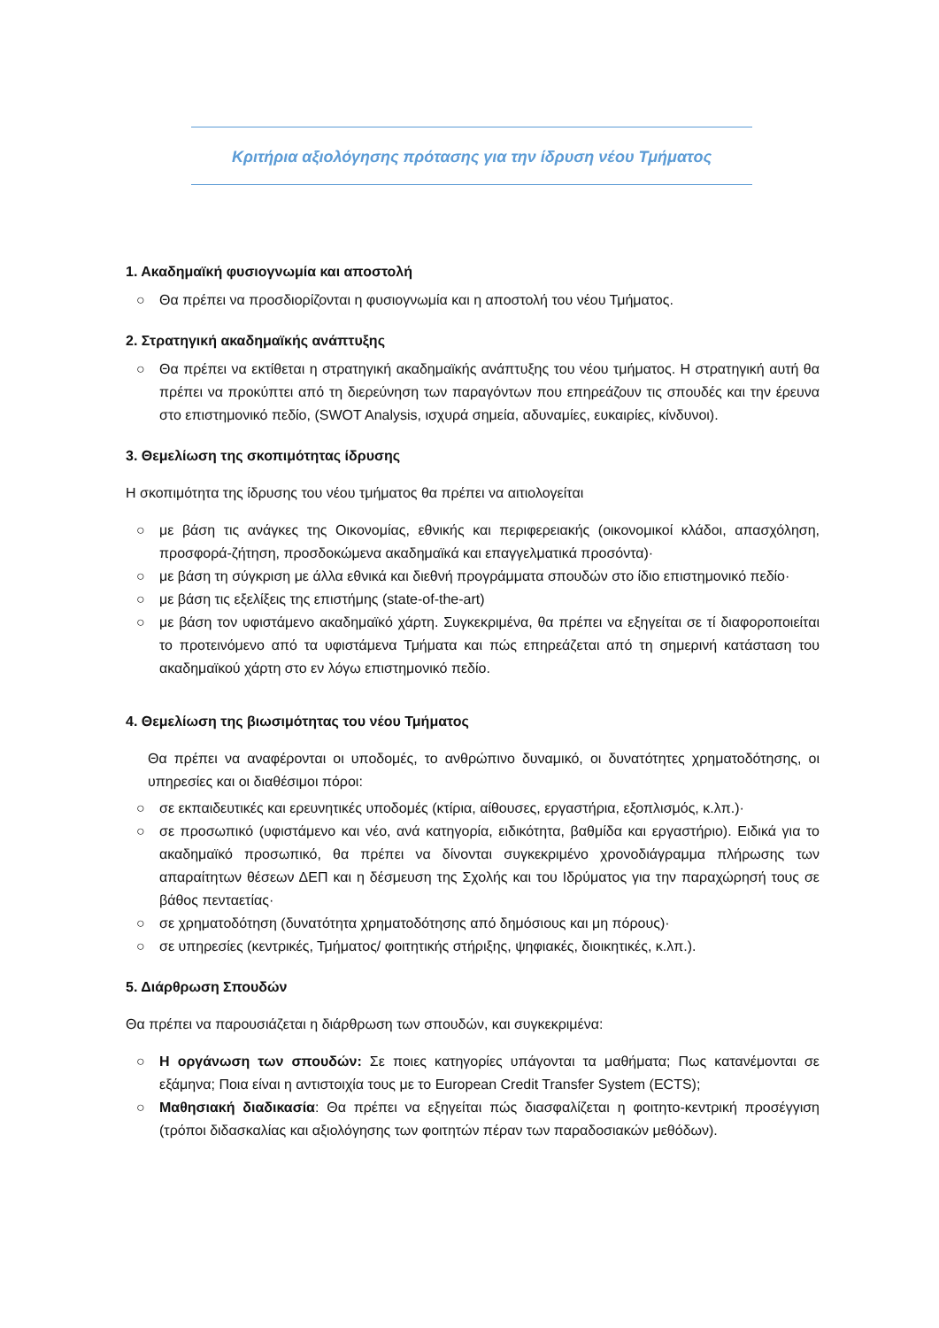Κριτήρια αξιολόγησης πρότασης για την ίδρυση νέου Τμήματος
1. Ακαδημαϊκή φυσιογνωμία και αποστολή
○ Θα πρέπει να προσδιορίζονται η φυσιογνωμία και η αποστολή του νέου Τμήματος.
2. Στρατηγική ακαδημαϊκής ανάπτυξης
○ Θα πρέπει να εκτίθεται η στρατηγική ακαδημαϊκής ανάπτυξης του νέου τμήματος. Η στρατηγική αυτή θα πρέπει να προκύπτει από τη διερεύνηση των παραγόντων που επηρεάζουν τις σπουδές και την έρευνα στο επιστημονικό πεδίο, (SWOT Analysis, ισχυρά σημεία, αδυναμίες, ευκαιρίες, κίνδυνοι).
3. Θεμελίωση της σκοπιμότητας ίδρυσης
Η σκοπιμότητα της ίδρυσης του νέου τμήματος θα πρέπει να αιτιολογείται
○ με βάση τις ανάγκες της Οικονομίας, εθνικής και περιφερειακής (οικονομικοί κλάδοι, απασχόληση, προσφορά-ζήτηση, προσδοκώμενα ακαδημαϊκά και επαγγελματικά προσόντα)·
○ με βάση τη σύγκριση με άλλα εθνικά και διεθνή προγράμματα σπουδών στο ίδιο επιστημονικό πεδίο·
○ με βάση τις εξελίξεις της επιστήμης (state-of-the-art)
○ με βάση τον υφιστάμενο ακαδημαϊκό χάρτη. Συγκεκριμένα, θα πρέπει να εξηγείται σε τί διαφοροποιείται το προτεινόμενο από τα υφιστάμενα Τμήματα και πώς επηρεάζεται από τη σημερινή κατάσταση του ακαδημαϊκού χάρτη στο εν λόγω επιστημονικό πεδίο.
4. Θεμελίωση της βιωσιμότητας του νέου Τμήματος
Θα πρέπει να αναφέρονται οι υποδομές, το ανθρώπινο δυναμικό, οι δυνατότητες χρηματοδότησης, οι υπηρεσίες και οι διαθέσιμοι πόροι:
○ σε εκπαιδευτικές και ερευνητικές υποδομές (κτίρια, αίθουσες, εργαστήρια, εξοπλισμός, κ.λπ.)·
○ σε προσωπικό (υφιστάμενο και νέο, ανά κατηγορία, ειδικότητα, βαθμίδα και εργαστήριο). Ειδικά για το ακαδημαϊκό προσωπικό, θα πρέπει να δίνονται συγκεκριμένο χρονοδιάγραμμα πλήρωσης των απαραίτητων θέσεων ΔΕΠ και η δέσμευση της Σχολής και του Ιδρύματος για την παραχώρησή τους σε βάθος πενταετίας·
○ σε χρηματοδότηση (δυνατότητα χρηματοδότησης από δημόσιους και μη πόρους)·
○ σε υπηρεσίες (κεντρικές, Τμήματος/ φοιτητικής στήριξης, ψηφιακές, διοικητικές, κ.λπ.).
5. Διάρθρωση Σπουδών
Θα πρέπει να παρουσιάζεται η διάρθρωση των σπουδών, και συγκεκριμένα:
○ Η οργάνωση των σπουδών: Σε ποιες κατηγορίες υπάγονται τα μαθήματα; Πως κατανέμονται σε εξάμηνα; Ποια είναι η αντιστοιχία τους με το European Credit Transfer System (ECTS);
○ Μαθησιακή διαδικασία: Θα πρέπει να εξηγείται πώς διασφαλίζεται η φοιτητο-κεντρική προσέγγιση (τρόποι διδασκαλίας και αξιολόγησης των φοιτητών πέραν των παραδοσιακών μεθόδων).